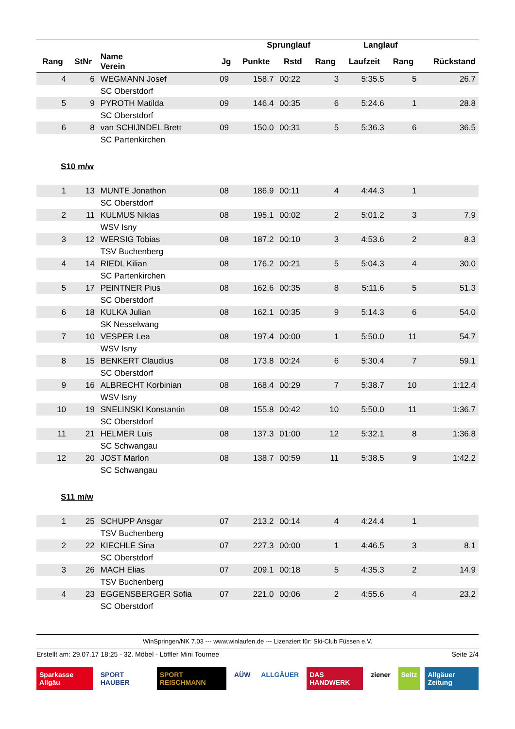| | | | | Sprunglauf | | | Langlauf | | |
| --- | --- | --- | --- | --- | --- | --- | --- | --- | --- |
| Rang | StNr | Name Verein | Jg | Punkte | Rstd | Rang | Laufzeit | Rang | Rückstand |
| 4 | 6 | WEGMANN Josef | 09 | 158.7 | 00:22 | 3 | 5:35.5 | 5 | 26.7 |
| | | SC Oberstdorf | | | | | | | |
| 5 | 9 | PYROTH Matilda | 09 | 146.4 | 00:35 | 6 | 5:24.6 | 1 | 28.8 |
| | | SC Oberstdorf | | | | | | | |
| 6 | 8 | van SCHIJNDEL Brett | 09 | 150.0 | 00:31 | 5 | 5:36.3 | 6 | 36.5 |
| | | SC Partenkirchen | | | | | | | |
| S10 m/w | | | | | | | | | |
| 1 | 13 | MUNTE Jonathon | 08 | 186.9 | 00:11 | 4 | 4:44.3 | 1 | |
| | | SC Oberstdorf | | | | | | | |
| 2 | 11 | KULMUS Niklas | 08 | 195.1 | 00:02 | 2 | 5:01.2 | 3 | 7.9 |
| | | WSV Isny | | | | | | | |
| 3 | 12 | WERSIG Tobias | 08 | 187.2 | 00:10 | 3 | 4:53.6 | 2 | 8.3 |
| | | TSV Buchenberg | | | | | | | |
| 4 | 14 | RIEDL Kilian | 08 | 176.2 | 00:21 | 5 | 5:04.3 | 4 | 30.0 |
| | | SC Partenkirchen | | | | | | | |
| 5 | 17 | PEINTNER Pius | 08 | 162.6 | 00:35 | 8 | 5:11.6 | 5 | 51.3 |
| | | SC Oberstdorf | | | | | | | |
| 6 | 18 | KULKA Julian | 08 | 162.1 | 00:35 | 9 | 5:14.3 | 6 | 54.0 |
| | | SK Nesselwang | | | | | | | |
| 7 | 10 | VESPER Lea | 08 | 197.4 | 00:00 | 1 | 5:50.0 | 11 | 54.7 |
| | | WSV Isny | | | | | | | |
| 8 | 15 | BENKERT Claudius | 08 | 173.8 | 00:24 | 6 | 5:30.4 | 7 | 59.1 |
| | | SC Oberstdorf | | | | | | | |
| 9 | 16 | ALBRECHT Korbinian | 08 | 168.4 | 00:29 | 7 | 5:38.7 | 10 | 1:12.4 |
| | | WSV Isny | | | | | | | |
| 10 | 19 | SNELINSKI Konstantin | 08 | 155.8 | 00:42 | 10 | 5:50.0 | 11 | 1:36.7 |
| | | SC Oberstdorf | | | | | | | |
| 11 | 21 | HELMER Luis | 08 | 137.3 | 01:00 | 12 | 5:32.1 | 8 | 1:36.8 |
| | | SC Schwangau | | | | | | | |
| 12 | 20 | JOST Marlon | 08 | 138.7 | 00:59 | 11 | 5:38.5 | 9 | 1:42.2 |
| | | SC Schwangau | | | | | | | |
| S11 m/w | | | | | | | | | |
| 1 | 25 | SCHUPP Ansgar | 07 | 213.2 | 00:14 | 4 | 4:24.4 | 1 | |
| | | TSV Buchenberg | | | | | | | |
| 2 | 22 | KIECHLE Sina | 07 | 227.3 | 00:00 | 1 | 4:46.5 | 3 | 8.1 |
| | | SC Oberstdorf | | | | | | | |
| 3 | 26 | MACH Elias | 07 | 209.1 | 00:18 | 5 | 4:35.3 | 2 | 14.9 |
| | | TSV Buchenberg | | | | | | | |
| 4 | 23 | EGGENSBERGER Sofia | 07 | 221.0 | 00:06 | 2 | 4:55.6 | 4 | 23.2 |
| | | SC Oberstdorf | | | | | | | |
WinSpringen/NK 7.03 --- www.winlaufen.de --- Lizenziert für: Ski-Club Füssen e.V.
Erstellt am: 29.07.17 18:25 - 32. Möbel - Löffler Mini Tournee Seite 2/4
Sparkasse Allgäu SPORT HAUBER SPORT REISCHMANN AÜW ALLGÄUER DAS HANDWERK ziener Seitz Allgäuer Zeitung